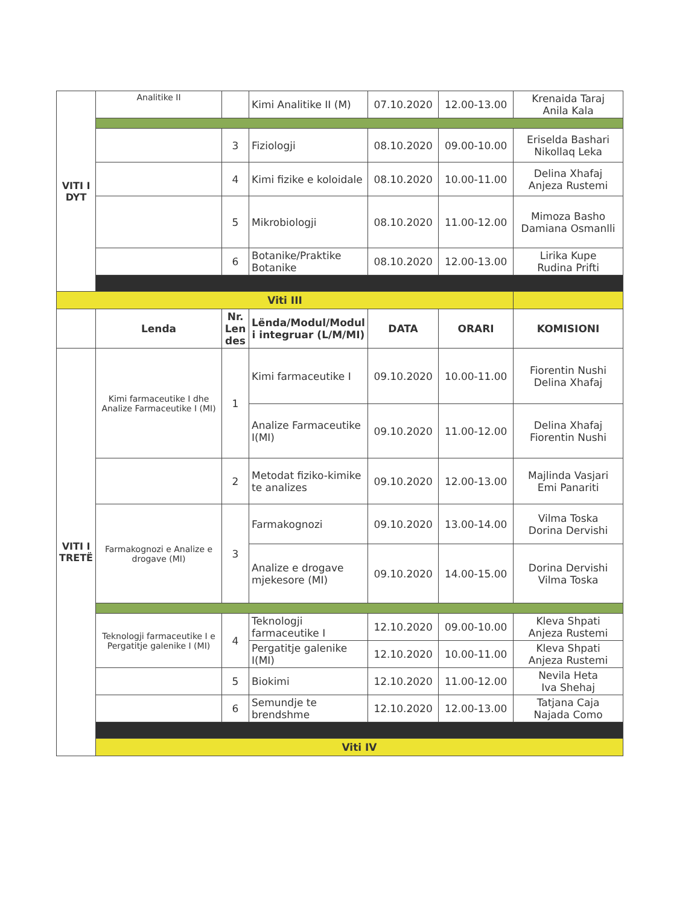| VITI I DYT | Analitike II | | Kimi Analitike II (M) | 07.10.2020 | 12.00-13.00 | Krenaida Taraj Anila Kala |
| | | 3 | Fiziologji | 08.10.2020 | 09.00-10.00 | Eriselda Bashari Nikollaq Leka |
| | | 4 | Kimi fizike e koloidale | 08.10.2020 | 10.00-11.00 | Delina Xhafaj Anjeza Rustemi |
| | | 5 | Mikrobiologji | 08.10.2020 | 11.00-12.00 | Mimoza Basho Damiana Osmanlli |
| | | 6 | Botanike/Praktike Botanike | 08.10.2020 | 12.00-13.00 | Lirika Kupe Rudina Prifti |
| Viti III | | | | | | |
| | Lenda | Nr. Len des | Lënda/Modul/Modul i integruar (L/M/MI) | DATA | ORARI | KOMISIONI |
| VITI I TRETË | Kimi farmaceutike I dhe Analize Farmaceutike I (MI) | 1 | Kimi farmaceutike I | 09.10.2020 | 10.00-11.00 | Fiorentin Nushi Delina Xhafaj |
| | | | Analize Farmaceutike I(MI) | 09.10.2020 | 11.00-12.00 | Delina Xhafaj Fiorentin Nushi |
| | | 2 | Metodat fiziko-kimike te analizes | 09.10.2020 | 12.00-13.00 | Majlinda Vasjari Emi Panariti |
| | Farmakognozi e Analize e drogave (MI) | 3 | Farmakognozi | 09.10.2020 | 13.00-14.00 | Vilma Toska Dorina Dervishi |
| | | | Analize e drogave mjekesore (MI) | 09.10.2020 | 14.00-15.00 | Dorina Dervishi Vilma Toska |
| | Teknologji farmaceutike I e Pergatitje galenike I (MI) | 4 | Teknologji farmaceutike I | 12.10.2020 | 09.00-10.00 | Kleva Shpati Anjeza Rustemi |
| | | | Pergatitje galenike I(MI) | 12.10.2020 | 10.00-11.00 | Kleva Shpati Anjeza Rustemi |
| | | 5 | Biokimi | 12.10.2020 | 11.00-12.00 | Nevila Heta Iva Shehaj |
| | | 6 | Semundje te brendshme | 12.10.2020 | 12.00-13.00 | Tatjana Caja Najada Como |
| | Viti IV | | | | | |